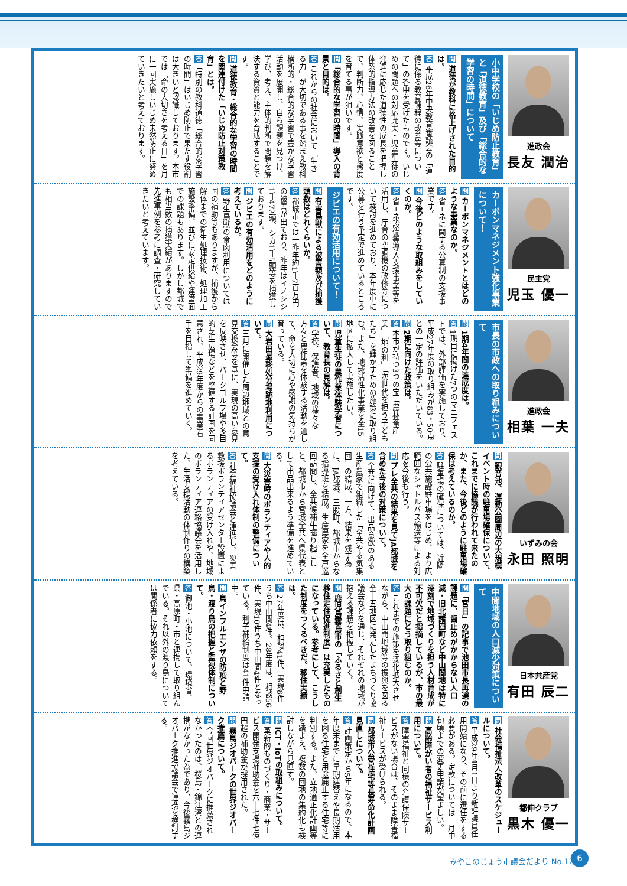進政会
長友 潤治
小中学校の「いじめ防止教育」と「道徳教育」及び「総合的な学習の時間」について
問 道徳が教科に格上げされた目的は。
答 平成26年中央教育審議会の「道徳に係る教育課程の改善等について」の答申を受けたものです。いじめの問題への対応充実・児童生徒の発達に応じた道徳性の成長を把握し体系的指導方法の改善を図ることで、判断力、心情、実践意欲と態度を育てる事が狙いです。
問「総合的な学習の時間」導入の背景と目的は。
答 これからの社会において「生きる力」が大切である事を踏まえ教科横断的・総合的な学習で豊かな学習活動を展開し、自ら課題を見つけ、学び、考え、主体的判断で問題を解決する資質と能力を育成することです。
問 道徳教育・総合的な学習の時間を関連付けた「いじめ防止対策教育」とは。
答「特別の教科道徳「総合的な学習の時間」はいじめ防止で果たす役割は大きいと認識しております。本市では「命の大切さを考える日」を月に一回実施しいじめ未然防止に努めていきたいと考えております。
民主党
児玉 優一
カーボンマネジメント強化事業について！
問 カーボンマネジメントとはどのような事業なのか。
答 省エネに関する公募制の支援事業です。
問 今後どのような取組みをしていくのか。
答 省エネ設備等導入支援事業等を活用し、庁舎の空調機の改修等について検討を進めており、本年度中に公募を行う予定で進めているところです。
ジビエの有効活用について！
問 有害鳥獣による被害額及び捕獲頭数はどれくらいか。
答 都城市では一昨年約1千7百万円の被害が出ており、昨年はイノシシ1千472頭、シカ1千5頭等を捕獲しております。
問 ジビエの有効活用をどのように考えているか。
答 野生鳥獣の食肉利用については国の補助等もありますが、捕獲から解体までの衛生処理技術、処理加工施設整備、並びに安定供給や運営面での課題もあります。しかし都城でも相当数の捕獲実績がありますので先進事例を参考に調査・研究していきたいと考えています。
進政会
相葉 一夫
市長の市政への取り組みについて
問 1期4年間の達成度は。
答 1期目に掲げた7つのマニフェストでは、外部評価を実施しており、平成27年度の取り組みが83・50点との一定の評価をいただいている。
問 2期に向けた政策は。
答 本市が持つ3つの宝「農林畜産業」「地の利」「次世代を担う子どもたち」を輝かすための施策に取り組む。また、地域活性化事業を全15地区に拡大して実施したい。
問 児童生徒の農作業体験学習について、教育長の見解は。
答 学校、保護者、地域の様々な方々と農作業を体験する活動を通して、命を大切に心や感謝の気持ちが育っている。
問 大岩田最終処分場跡地利用について。
答 三月に開催した周辺地域との意見交換会等を基に、実現の高い意見を反映させ、パークゴルフ場や多目的芝生広場などを整備する計画を同意され、平成29年度からの事業着手を目指して準備を進めていく。
いずみの会
永田 照明
問 観音池、運動公園周辺の大規模イベント時の駐車場確保について、これまでに協議が行われて来たのか、また、今後どのように駐車場確保は考えているのか。
答 駐車場の確保については、近隣の公共施設駐車場をはじめ、より広範囲なシャトルバス輸送等による対応を今後も行う。
問 プレ全共の結果を見てJA都城を含めた今後の対策について。
答 全共に向けて、出品意欲のある生産農家で組織した「全共やる気集団」の結成、一方、結果を残す為に、JA都城、三股町、都城市からなる指導班を結成。生産農家を全戸巡回訪問し、全共候補牛掘り起こしと、都城市から宮城全共へ県代表として出品出来るよう準備を進めている。
問 大災害時のボランティアや人的支援の受け入れ体制の整備について。
答 社会福祉協議会と連携し、災害救援ボランティアセンター設置によるボランティアの受け入れや、地域のボランティア連絡協議会を活用した、生活支援活動の体制作りの構築を考えている。
日本共産党
有田 辰二
中間地域の人口減少対策について
問「宮日」の記事で池田市長再選の課題に、歯止めがかからない人口減・旧北諸四町など中山間地は特に深刻で地域づくりを担う人材育成が不可欠だと指摘しているが、市の最大の課題にどう取り組むのか。
答 これまでの施策を深化拡大させながら、中山間地域等の振興を図る全十五地区に発足したまちづくり協議会などを通じ、それぞれの地域が抱える課題を把握していく。
問 鹿児島霧島市の「ふるさと創生移住定住促進制度」は充実したものになっている。参考にして、こうした制度をつくるべきだ。移住実績は。
答 27年度は、相談41件、実現8件うち中山間4件。28年度は、相談56件、実現10件うち中山間4件となっている。利子補給制度は41件申請中。
問 鳥インフルエンザの防疫と野鳥・渡り鳥の把握と監視体制について。
答 御池・小池について、環境省、県・高原町・市と連携して取り組んでいる。それ以外の渡り鳥については関係者に協力依頼をする。
都伸クラブ
黒木 優一
問 社会福祉法人改革のスケジュールについて。
答 平成29年4月1日より新評議員任用開始になり、その前に選任をする必要がある。定款については一月中旬頃までの変更申請が望ましい。
問 高齢障がい者の福祉サービス利用について。
答 障害福祉と同様の介護保険サービスがない場合は、そのまま障害福祉サービスが受けられる。
問 都城市公営住宅等長寿命化計画見直しについて。
答 計画策定から5年になるので、本年度末までに早期建替えや長期活用を図る住宅と用途廃止する住宅等に判別する。また、立地適正化計画等を踏まえ、複数の団地の集約化も検討しながら見直す。
問 ICT・IoTの取組みについて。
答 革新的ものづくり・商業・サービス開発支援補助金を六十七件七億円超の補助金が採用された。
問 霧島ジオパークの世界ジオパーク推薦について。
答 今回世界ジオパークに推薦されなかったのは、桜島・錦江湾との連携がなかった為であり、今後霧島ジオパーク推進協議会で連携を検討する。
みやこのじょう市議会だより No.12 6